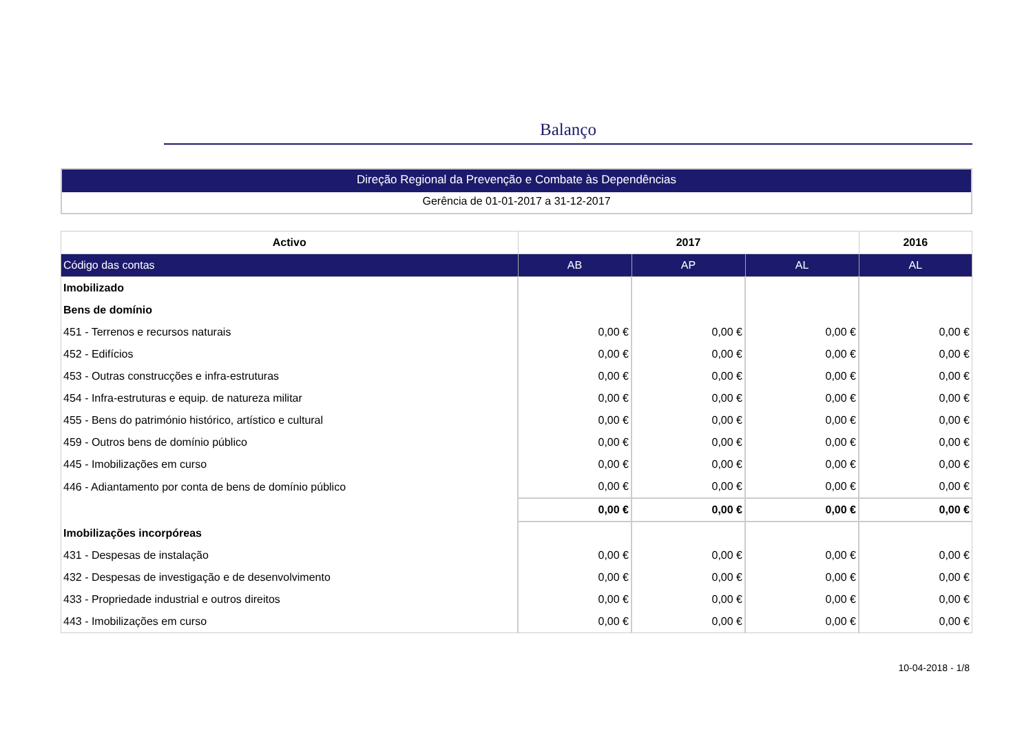Balanço
Direção Regional da Prevenção e Combate às Dependências
Gerência de 01-01-2017 a 31-12-2017
| Activo | 2017 | | | 2016 |
| --- | --- | --- | --- | --- |
| Código das contas | AB | AP | AL | AL |
| Imobilizado | | | | |
| Bens de domínio | | | | |
| 451 - Terrenos e recursos naturais | 0,00 € | 0,00 € | 0,00 € | 0,00 € |
| 452 - Edifícios | 0,00 € | 0,00 € | 0,00 € | 0,00 € |
| 453 - Outras construcções e infra-estruturas | 0,00 € | 0,00 € | 0,00 € | 0,00 € |
| 454 - Infra-estruturas e equip. de natureza militar | 0,00 € | 0,00 € | 0,00 € | 0,00 € |
| 455 - Bens do património histórico, artístico e cultural | 0,00 € | 0,00 € | 0,00 € | 0,00 € |
| 459 - Outros bens de domínio público | 0,00 € | 0,00 € | 0,00 € | 0,00 € |
| 445 - Imobilizações em curso | 0,00 € | 0,00 € | 0,00 € | 0,00 € |
| 446 - Adiantamento por conta de bens de domínio público | 0,00 € | 0,00 € | 0,00 € | 0,00 € |
| | 0,00 € | 0,00 € | 0,00 € | 0,00 € |
| Imobilizações incorpóreas | | | | |
| 431 - Despesas de instalação | 0,00 € | 0,00 € | 0,00 € | 0,00 € |
| 432 - Despesas de investigação e de desenvolvimento | 0,00 € | 0,00 € | 0,00 € | 0,00 € |
| 433 - Propriedade industrial e outros direitos | 0,00 € | 0,00 € | 0,00 € | 0,00 € |
| 443 - Imobilizações em curso | 0,00 € | 0,00 € | 0,00 € | 0,00 € |
10-04-2018 - 1/8